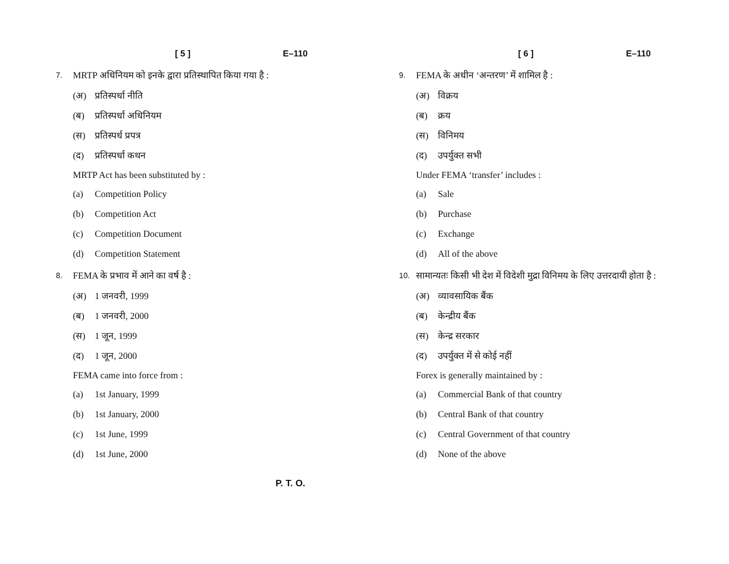[ 5 ] E–110
7. MRTP अधिनियम को इनके द्वारा प्रतिस्थापित किया गया है :
(अ) प्रतिस्पर्धा नीति
(ब) प्रतिस्पर्धा अधिनियम
(स) प्रतिस्पर्ध प्रपत्र
(द) प्रतिस्पर्धा कथन
MRTP Act has been substituted by :
(a) Competition Policy
(b) Competition Act
(c) Competition Document
(d) Competition Statement
8. FEMA के प्रभाव में आने का वर्ष है :
(अ) 1 जनवरी, 1999
(ब) 1 जनवरी, 2000
(स) 1 जून, 1999
(द) 1 जून, 2000
FEMA came into force from :
(a) 1st January, 1999
(b) 1st January, 2000
(c) 1st June, 1999
(d) 1st June, 2000
[ 6 ] E–110
9. FEMA के अधीन ‘अन्तरण’ में शामिल है :
(अ) विक्रय
(ब) क्रय
(स) विनिमय
(द) उपर्युक्त सभी
Under FEMA ‘transfer’ includes :
(a) Sale
(b) Purchase
(c) Exchange
(d) All of the above
10. सामान्यतः किसी भी देश में विदेशी मुद्रा विनिमय के लिए उत्तरदायी होता है :
(अ) व्यावसायिक बैंक
(ब) केन्द्रीय बैंक
(स) केन्द्र सरकार
(द) उपर्युक्त में से कोई नहीं
Forex is generally maintained by :
(a) Commercial Bank of that country
(b) Central Bank of that country
(c) Central Government of that country
(d) None of the above
P. T. O.